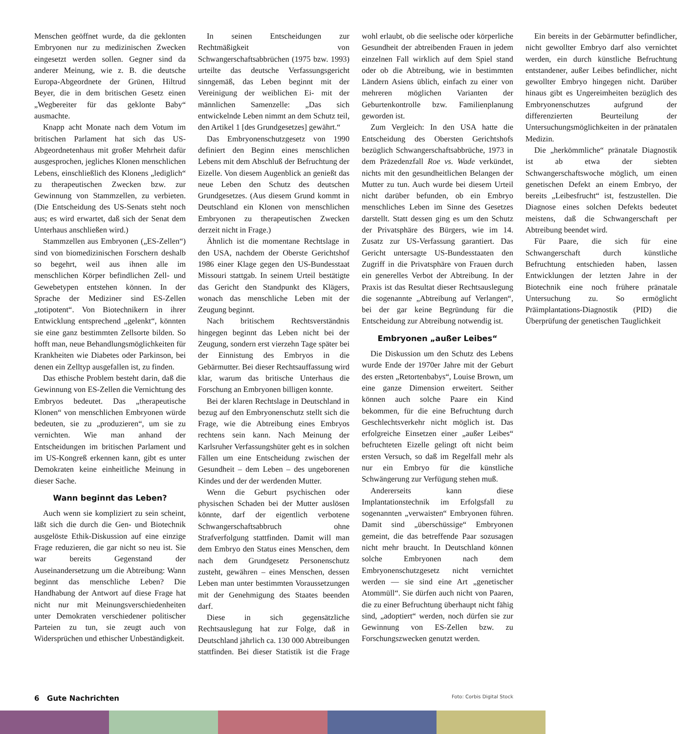Menschen geöffnet wurde, da die geklonten Embryonen nur zu medizinischen Zwecken eingesetzt werden sollen. Gegner sind da anderer Meinung, wie z. B. die deutsche Europa-Abgeordnete der Grünen, Hiltrud Beyer, die in dem britischen Gesetz einen „Wegbereiter für das geklonte Baby“ ausmachte.
Knapp acht Monate nach dem Votum im britischen Parlament hat sich das US-Abgeordnetenhaus mit großer Mehrheit dafür ausgesprochen, jegliches Klonen menschlichen Lebens, einschließlich des Klonens „lediglich“ zu therapeutischen Zwecken bzw. zur Gewinnung von Stammzellen, zu verbieten. (Die Entscheidung des US-Senats steht noch aus; es wird erwartet, daß sich der Senat dem Unterhaus anschließen wird.)
Stammzellen aus Embryonen („ES-Zellen“) sind von biomedizinischen Forschern deshalb so begehrt, weil aus ihnen alle im menschlichen Körper befindlichen Zell- und Gewebetypen entstehen können. In der Sprache der Mediziner sind ES-Zellen „totipotent“. Von Biotechnikern in ihrer Entwicklung entsprechend „gelenkt“, könnten sie eine ganz bestimmten Zellsorte bilden. So hofft man, neue Behandlungsmöglichkeiten für Krankheiten wie Diabetes oder Parkinson, bei denen ein Zelltyp ausgefallen ist, zu finden.
Das ethische Problem besteht darin, daß die Gewinnung von ES-Zellen die Vernichtung des Embryos bedeutet. Das „therapeutische Klonen“ von menschlichen Embryonen würde bedeuten, sie zu „produzieren“, um sie zu vernichten. Wie man anhand der Entscheidungen im britischen Parlament und im US-Kongreß erkennen kann, gibt es unter Demokraten keine einheitliche Meinung in dieser Sache.
Wann beginnt das Leben?
Auch wenn sie kompliziert zu sein scheint, läßt sich die durch die Gen- und Biotechnik ausgelöste Ethik-Diskussion auf eine einzige Frage reduzieren, die gar nicht so neu ist. Sie war bereits Gegenstand der Auseinandersetzung um die Abtreibung: Wann beginnt das menschliche Leben? Die Handhabung der Antwort auf diese Frage hat nicht nur mit Meinungsverschiedenheiten unter Demokraten verschiedener politischer Parteien zu tun, sie zeugt auch von Widersprüchen und ethischer Unbeständigkeit.
In seinen Entscheidungen zur Rechtmäßigkeit von Schwangerschaftsabbrüchen (1975 bzw. 1993) urteilte das deutsche Verfassungsgericht sinngemäß, das Leben beginnt mit der Vereinigung der weiblichen Ei- mit der männlichen Samenzelle: „Das sich entwickelnde Leben nimmt an dem Schutz teil, den Artikel 1 [des Grundgesetzes] gewährt.“
Das Embryonenschutzgesetz von 1990 definiert den Beginn eines menschlichen Lebens mit dem Abschluß der Befruchtung der Eizelle. Von diesem Augenblick an genießt das neue Leben den Schutz des deutschen Grundgesetzes. (Aus diesem Grund kommt in Deutschland ein Klonen von menschlichen Embryonen zu therapeutischen Zwecken derzeit nicht in Frage.)
Ähnlich ist die momentane Rechtslage in den USA, nachdem der Oberste Gerichtshof 1986 einer Klage gegen den US-Bundesstaat Missouri stattgab. In seinem Urteil bestätigte das Gericht den Standpunkt des Klägers, wonach das menschliche Leben mit der Zeugung beginnt.
Nach britischem Rechtsverständnis hingegen beginnt das Leben nicht bei der Zeugung, sondern erst vierzehn Tage später bei der Einnistung des Embryos in die Gebärmutter. Bei dieser Rechtsauffassung wird klar, warum das britische Unterhaus die Forschung an Embryonen billigen konnte.
Bei der klaren Rechtslage in Deutschland in bezug auf den Embryonenschutz stellt sich die Frage, wie die Abtreibung eines Embryos rechtens sein kann. Nach Meinung der Karlsruher Verfassungshüter geht es in solchen Fällen um eine Entscheidung zwischen der Gesundheit – dem Leben – des ungeborenen Kindes und der der werdenden Mutter.
Wenn die Geburt psychischen oder physischen Schaden bei der Mutter auslösen könnte, darf der eigentlich verbotene Schwangerschaftsabbruch ohne Strafverfolgung stattfinden. Damit will man dem Embryo den Status eines Menschen, dem nach dem Grundgesetz Personenschutz zusteht, gewähren – eines Menschen, dessen Leben man unter bestimmten Voraussetzungen mit der Genehmigung des Staates beenden darf.
Diese in sich gegensätzliche Rechtsauslegung hat zur Folge, daß in Deutschland jährlich ca. 130 000 Abtreibungen stattfinden. Bei dieser Statistik ist die Frage wohl erlaubt, ob die seelische oder körperliche Gesundheit der abtreibenden Frauen in jedem einzelnen Fall wirklich auf dem Spiel stand oder ob die Abtreibung, wie in bestimmten Ländern Asiens üblich, einfach zu einer von mehreren möglichen Varianten der Geburtenkontrolle bzw. Familienplanung geworden ist.
Zum Vergleich: In den USA hatte die Entscheidung des Obersten Gerichtshofs bezüglich Schwangerschaftsabbrüche, 1973 in dem Präzedenzfall Roe vs. Wade verkündet, nichts mit den gesundheitlichen Belangen der Mutter zu tun. Auch wurde bei diesem Urteil nicht darüber befunden, ob ein Embryo menschliches Leben im Sinne des Gesetzes darstellt. Statt dessen ging es um den Schutz der Privatsphäre des Bürgers, wie im 14. Zusatz zur US-Verfassung garantiert. Das Gericht untersagte US-Bundesstaaten den Zugriff in die Privatsphäre von Frauen durch ein generelles Verbot der Abtreibung. In der Praxis ist das Resultat dieser Rechtsauslegung die sogenannte „Abtreibung auf Verlangen“, bei der gar keine Begründung für die Entscheidung zur Abtreibung notwendig ist.
Embryonen „außer Leibes“
Die Diskussion um den Schutz des Lebens wurde Ende der 1970er Jahre mit der Geburt des ersten „Retortenbabys“, Louise Brown, um eine ganze Dimension erweitert. Seither können auch solche Paare ein Kind bekommen, für die eine Befruchtung durch Geschlechtsverkehr nicht möglich ist. Das erfolgreiche Einsetzen einer „außer Leibes“ befruchteten Eizelle gelingt oft nicht beim ersten Versuch, so daß im Regelfall mehr als nur ein Embryo für die künstliche Schwängerung zur Verfügung stehen muß.
Andererseits kann diese Implantationstechnik im Erfolgsfall zu sogenannten „verwaisten“ Embryonen führen. Damit sind „überschüssige“ Embryonen gemeint, die das betreffende Paar sozusagen nicht mehr braucht. In Deutschland können solche Embryonen nach dem Embryonenschutzgesetz nicht vernichtet werden — sie sind eine Art „genetischer Atommüll“. Sie dürfen auch nicht von Paaren, die zu einer Befruchtung überhaupt nicht fähig sind, „adoptiert“ werden, noch dürfen sie zur Gewinnung von ES-Zellen bzw. zu Forschungszwecken genutzt werden.
Ein bereits in der Gebärmutter befindlicher, nicht gewollter Embryo darf also vernichtet werden, ein durch künstliche Befruchtung entstandener, außer Leibes befindlicher, nicht gewollter Embryo hingegen nicht. Darüber hinaus gibt es Ungereimheiten bezüglich des Embryonenschutzes aufgrund der differenzierten Beurteilung der Untersuchungsmöglichkeiten in der pränatalen Medizin.
Die „herkömmliche“ pränatale Diagnostik ist ab etwa der siebten Schwangerschaftswoche möglich, um einen genetischen Defekt an einem Embryo, der bereits „Leibesfrucht“ ist, festzustellen. Die Diagnose eines solchen Defekts bedeutet meistens, daß die Schwangerschaft per Abtreibung beendet wird.
Für Paare, die sich für eine Schwangerschaft durch künstliche Befruchtung entschieden haben, lassen Entwicklungen der letzten Jahre in der Biotechnik eine noch frühere pränatale Untersuchung zu. So ermöglicht Präimplantations-Diagnostik (PID) die Überprüfung der genetischen Tauglichkeit
6 Gute Nachrichten Foto: Corbis Digital Stock